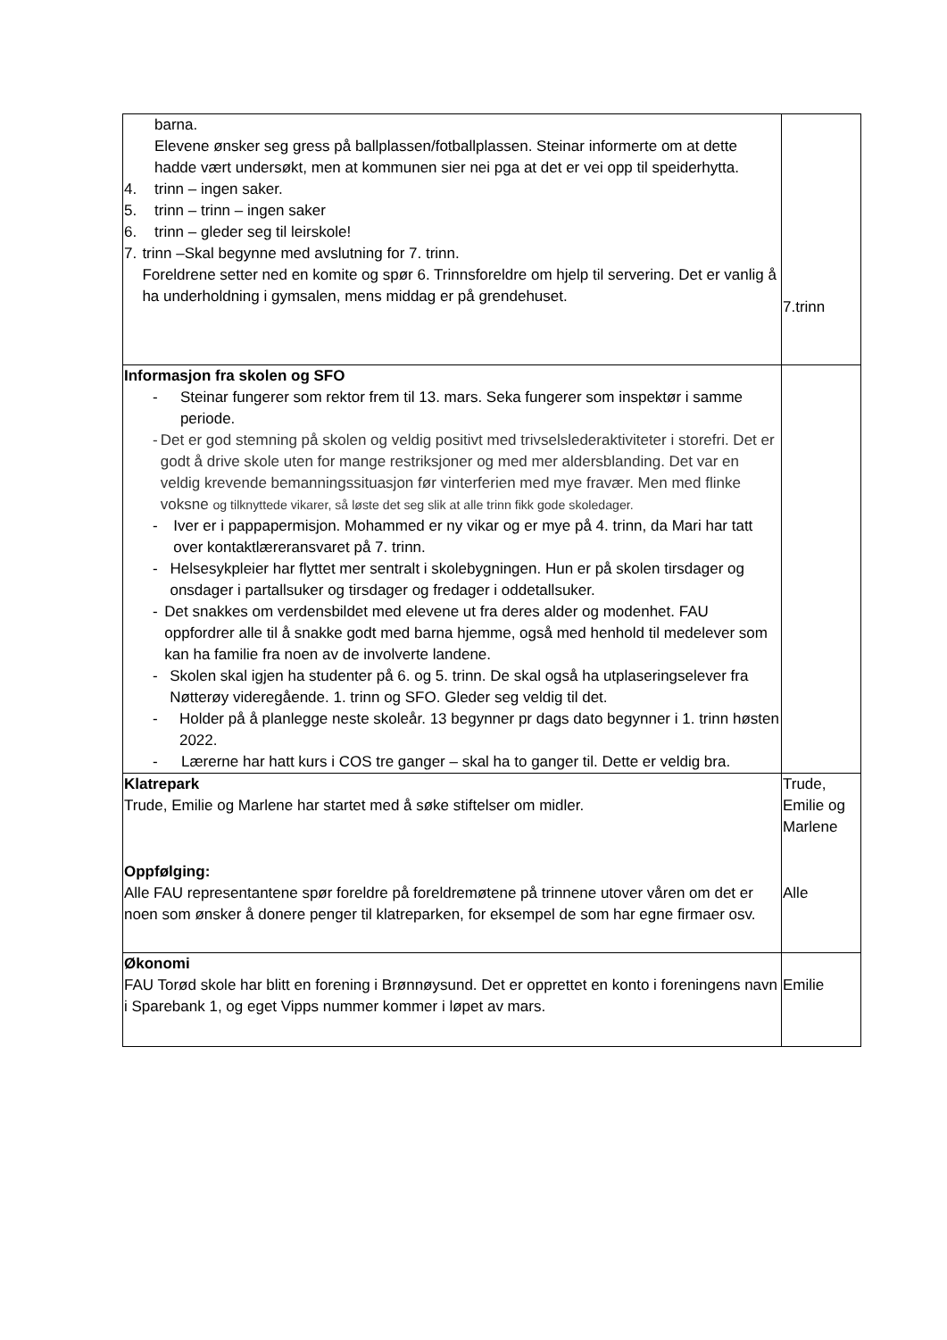| barna. Elevene ønsker seg gress på ballplassen/fotballplassen. Steinar informerte om at dette hadde vært undersøkt, men at kommunen sier nei pga at det er vei opp til speiderhytta. 4. trinn – ingen saker. 5. trinn – trinn – ingen saker 6. trinn – gleder seg til leirskole! 7. trinn –Skal begynne med avslutning for 7. trinn. Foreldrene setter ned en komite og spør 6. Trinnsforeldre om hjelp til servering. Det er vanlig å ha underholdning i gymsalen, mens middag er på grendehuset. | 7.trinn |
| Informasjon fra skolen og SFO - Steinar fungerer som rektor frem til 13. mars. Seka fungerer som inspektør i samme periode. - Det er god stemning på skolen og veldig positivt med trivselslederaktiviteter i storefri. Det er godt å drive skole uten for mange restriksjoner og med mer aldersblanding. Det var en veldig krevende bemanningssituasjon før vinterferien med mye fravær. Men med flinke voksne og tilknyttede vikarer, så løste det seg slik at alle trinn fikk gode skoledager. - Iver er i pappapermisjon. Mohammed er ny vikar og er mye på 4. trinn, da Mari har tatt over kontaktlæreransvaret på 7. trinn. - Helsesykpleier har flyttet mer sentralt i skolebygningen. Hun er på skolen tirsdager og onsdager i partallsuker og tirsdager og fredager i oddetallsuker. - Det snakkes om verdensbildet med elevene ut fra deres alder og modenhet. FAU oppfordrer alle til å snakke godt med barna hjemme, også med henhold til medelever som kan ha familie fra noen av de involverte landene. - Skolen skal igjen ha studenter på 6. og 5. trinn. De skal også ha utplaseringselever fra Nøtterøy videregående. 1. trinn og SFO. Gleder seg veldig til det. - Holder på å planlegge neste skoleår. 13 begynner pr dags dato begynner i 1. trinn høsten 2022. - Lærerne har hatt kurs i COS tre ganger – skal ha to ganger til. Dette er veldig bra. | |
| Klatrepark Trude, Emilie og Marlene har startet med å søke stiftelser om midler. Oppfølging: Alle FAU representantene spør foreldre på foreldremøtene på trinnene utover våren om det er noen som ønsker å donere penger til klatreparken, for eksempel de som har egne firmaer osv. | Trude, Emilie og Marlene Alle |
| Økonomi FAU Torød skole har blitt en forening i Brønnøysund. Det er opprettet en konto i foreningens navn i Sparebank 1, og eget Vipps nummer kommer i løpet av mars. | Emilie |